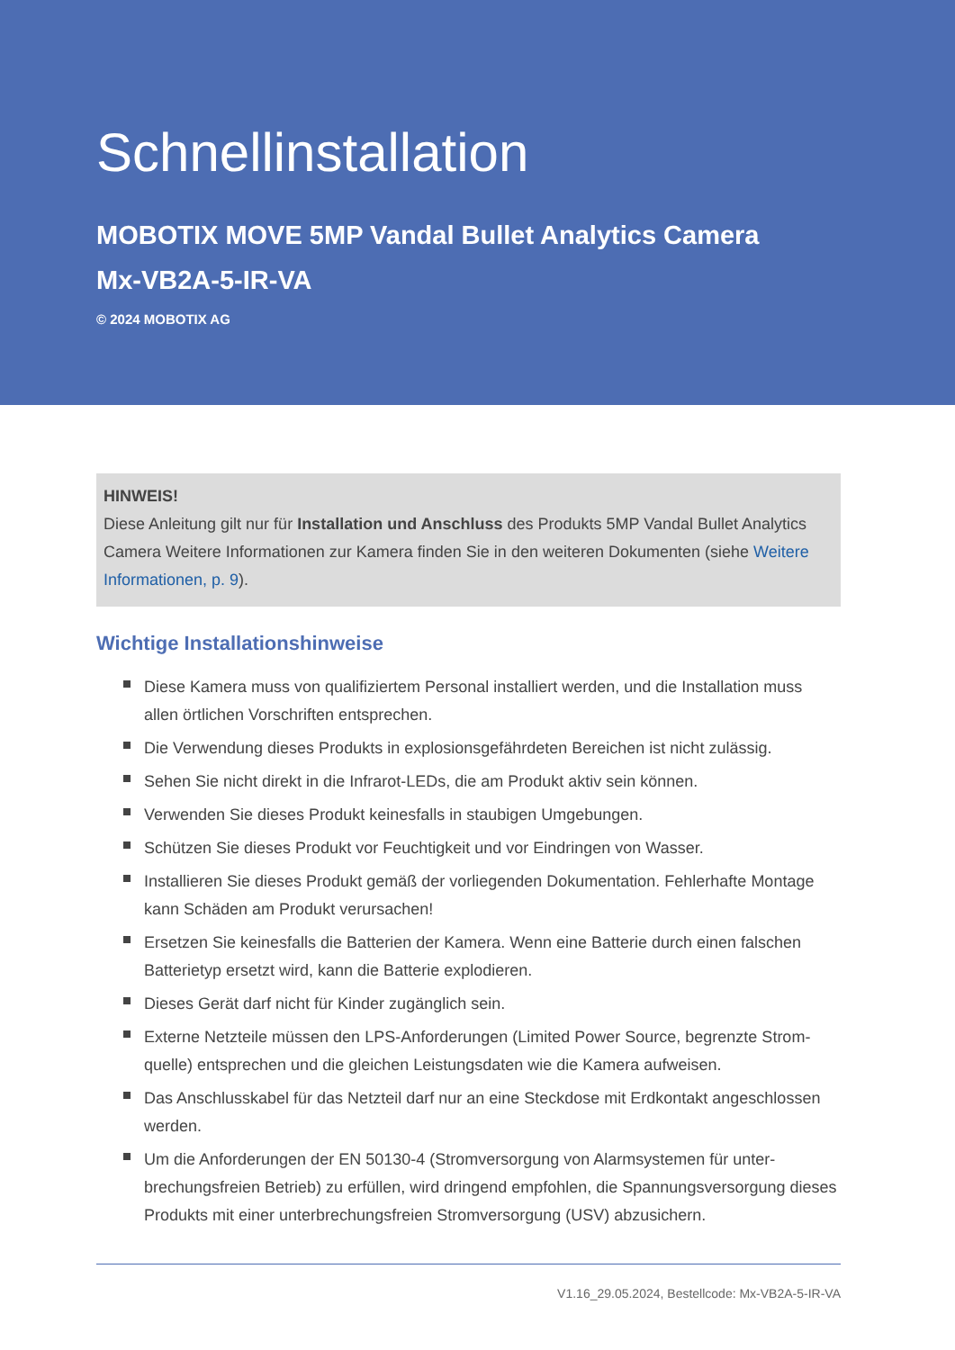Schnellinstallation
MOBOTIX MOVE 5MP Vandal Bullet Analytics Camera
Mx-VB2A-5-IR-VA
© 2024 MOBOTIX AG
HINWEIS!
Diese Anleitung gilt nur für Installation und Anschluss des Produkts 5MP Vandal Bullet Analytics Camera Weitere Informationen zur Kamera finden Sie in den weiteren Dokumenten (siehe Weitere Informationen, p. 9).
Wichtige Installationshinweise
Diese Kamera muss von qualifiziertem Personal installiert werden, und die Installation muss allen örtlichen Vorschriften entsprechen.
Die Verwendung dieses Produkts in explosionsgefährdeten Bereichen ist nicht zulässig.
Sehen Sie nicht direkt in die Infrarot-LEDs, die am Produkt aktiv sein können.
Verwenden Sie dieses Produkt keinesfalls in staubigen Umgebungen.
Schützen Sie dieses Produkt vor Feuchtigkeit und vor Eindringen von Wasser.
Installieren Sie dieses Produkt gemäß der vorliegenden Dokumentation. Fehlerhafte Montage kann Schäden am Produkt verursachen!
Ersetzen Sie keinesfalls die Batterien der Kamera. Wenn eine Batterie durch einen falschen Batterietyp ersetzt wird, kann die Batterie explodieren.
Dieses Gerät darf nicht für Kinder zugänglich sein.
Externe Netzteile müssen den LPS-Anforderungen (Limited Power Source, begrenzte Strom­quelle) entsprechen und die gleichen Leistungsdaten wie die Kamera aufweisen.
Das Anschlusskabel für das Netzteil darf nur an eine Steckdose mit Erdkontakt angeschlossen werden.
Um die Anforderungen der EN 50130-4 (Stromversorgung von Alarmsystemen für unter­brechungsfreien Betrieb) zu erfüllen, wird dringend empfohlen, die Spannungsversorgung die­ses Produkts mit einer unterbrechungsfreien Stromversorgung (USV) abzusichern.
V1.16_29.05.2024, Bestellcode: Mx-VB2A-5-IR-VA